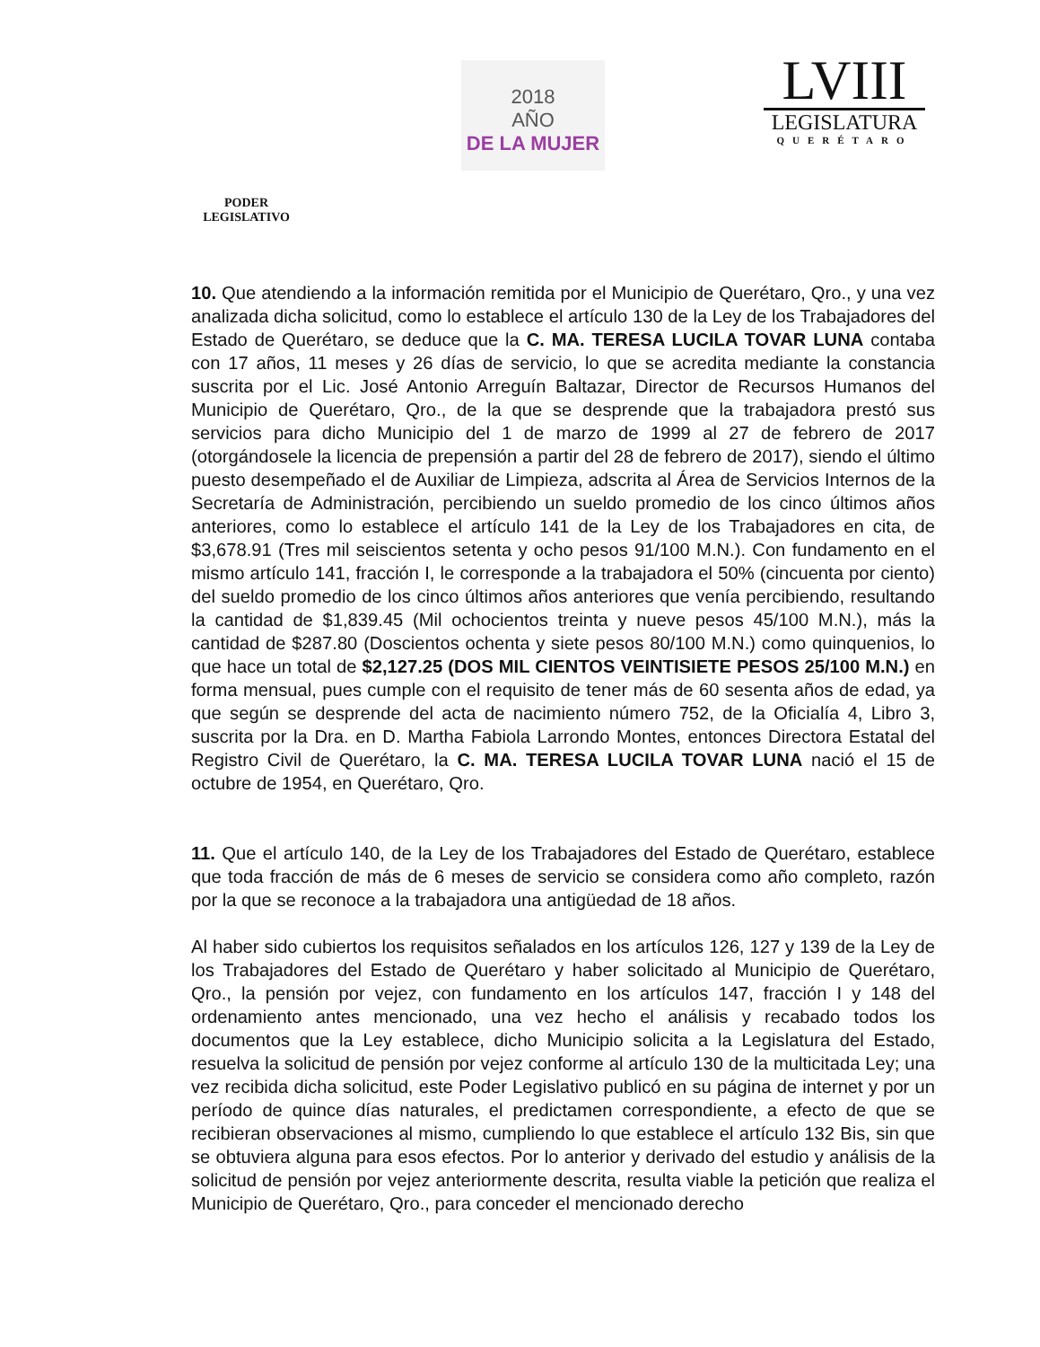PODER
LEGISLATIVO
2018
AÑO
DE LA MUJER
LVIII
LEGISLATURA
QUERÉTARO
10. Que atendiendo a la información remitida por el Municipio de Querétaro, Qro., y una vez analizada dicha solicitud, como lo establece el artículo 130 de la Ley de los Trabajadores del Estado de Querétaro, se deduce que la C. MA. TERESA LUCILA TOVAR LUNA contaba con 17 años, 11 meses y 26 días de servicio, lo que se acredita mediante la constancia suscrita por el Lic. José Antonio Arreguín Baltazar, Director de Recursos Humanos del Municipio de Querétaro, Qro., de la que se desprende que la trabajadora prestó sus servicios para dicho Municipio del 1 de marzo de 1999 al 27 de febrero de 2017 (otorgándosele la licencia de prepensión a partir del 28 de febrero de 2017), siendo el último puesto desempeñado el de Auxiliar de Limpieza, adscrita al Área de Servicios Internos de la Secretaría de Administración, percibiendo un sueldo promedio de los cinco últimos años anteriores, como lo establece el artículo 141 de la Ley de los Trabajadores en cita, de $3,678.91 (Tres mil seiscientos setenta y ocho pesos 91/100 M.N.). Con fundamento en el mismo artículo 141, fracción I, le corresponde a la trabajadora el 50% (cincuenta por ciento) del sueldo promedio de los cinco últimos años anteriores que venía percibiendo, resultando la cantidad de $1,839.45 (Mil ochocientos treinta y nueve pesos 45/100 M.N.), más la cantidad de $287.80 (Doscientos ochenta y siete pesos 80/100 M.N.) como quinquenios, lo que hace un total de $2,127.25 (DOS MIL CIENTOS VEINTISIETE PESOS 25/100 M.N.) en forma mensual, pues cumple con el requisito de tener más de 60 sesenta años de edad, ya que según se desprende del acta de nacimiento número 752, de la Oficialía 4, Libro 3, suscrita por la Dra. en D. Martha Fabiola Larrondo Montes, entonces Directora Estatal del Registro Civil de Querétaro, la C. MA. TERESA LUCILA TOVAR LUNA nació el 15 de octubre de 1954, en Querétaro, Qro.
11. Que el artículo 140, de la Ley de los Trabajadores del Estado de Querétaro, establece que toda fracción de más de 6 meses de servicio se considera como año completo, razón por la que se reconoce a la trabajadora una antigüedad de 18 años.
Al haber sido cubiertos los requisitos señalados en los artículos 126, 127 y 139 de la Ley de los Trabajadores del Estado de Querétaro y haber solicitado al Municipio de Querétaro, Qro., la pensión por vejez, con fundamento en los artículos 147, fracción I y 148 del ordenamiento antes mencionado, una vez hecho el análisis y recabado todos los documentos que la Ley establece, dicho Municipio solicita a la Legislatura del Estado, resuelva la solicitud de pensión por vejez conforme al artículo 130 de la multicitada Ley; una vez recibida dicha solicitud, este Poder Legislativo publicó en su página de internet y por un período de quince días naturales, el predictamen correspondiente, a efecto de que se recibieran observaciones al mismo, cumpliendo lo que establece el artículo 132 Bis, sin que se obtuviera alguna para esos efectos. Por lo anterior y derivado del estudio y análisis de la solicitud de pensión por vejez anteriormente descrita, resulta viable la petición que realiza el Municipio de Querétaro, Qro., para conceder el mencionado derecho